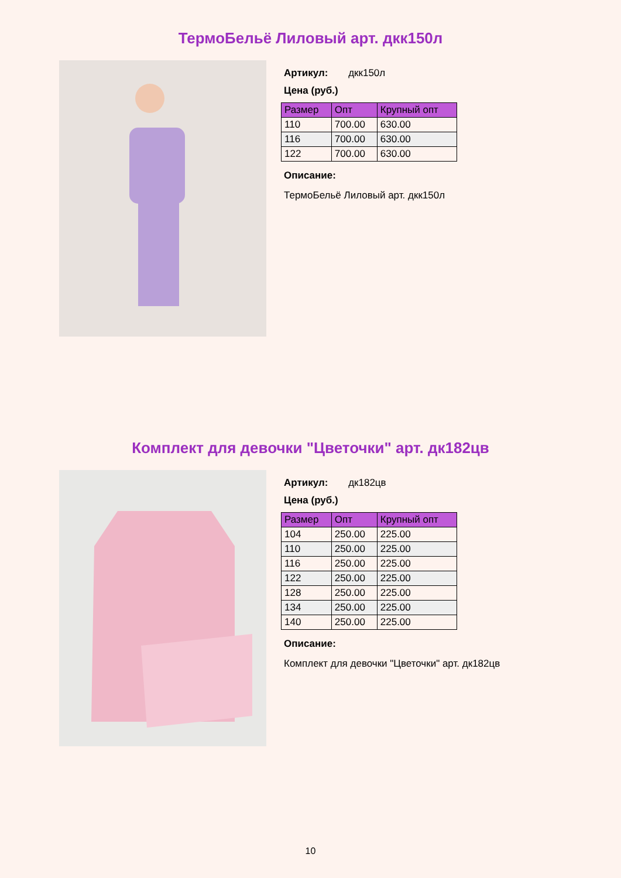ТермоБельё Лиловый арт. дкк150л
Артикул: дкк150л
Цена (руб.)
| Размер | Опт | Крупный опт |
| --- | --- | --- |
| 110 | 700.00 | 630.00 |
| 116 | 700.00 | 630.00 |
| 122 | 700.00 | 630.00 |
Описание:
ТермоБельё Лиловый арт. дкк150л
Комплект для девочки "Цветочки" арт. дк182цв
Артикул: дк182цв
Цена (руб.)
| Размер | Опт | Крупный опт |
| --- | --- | --- |
| 104 | 250.00 | 225.00 |
| 110 | 250.00 | 225.00 |
| 116 | 250.00 | 225.00 |
| 122 | 250.00 | 225.00 |
| 128 | 250.00 | 225.00 |
| 134 | 250.00 | 225.00 |
| 140 | 250.00 | 225.00 |
Описание:
Комплект для девочки "Цветочки" арт. дк182цв
10